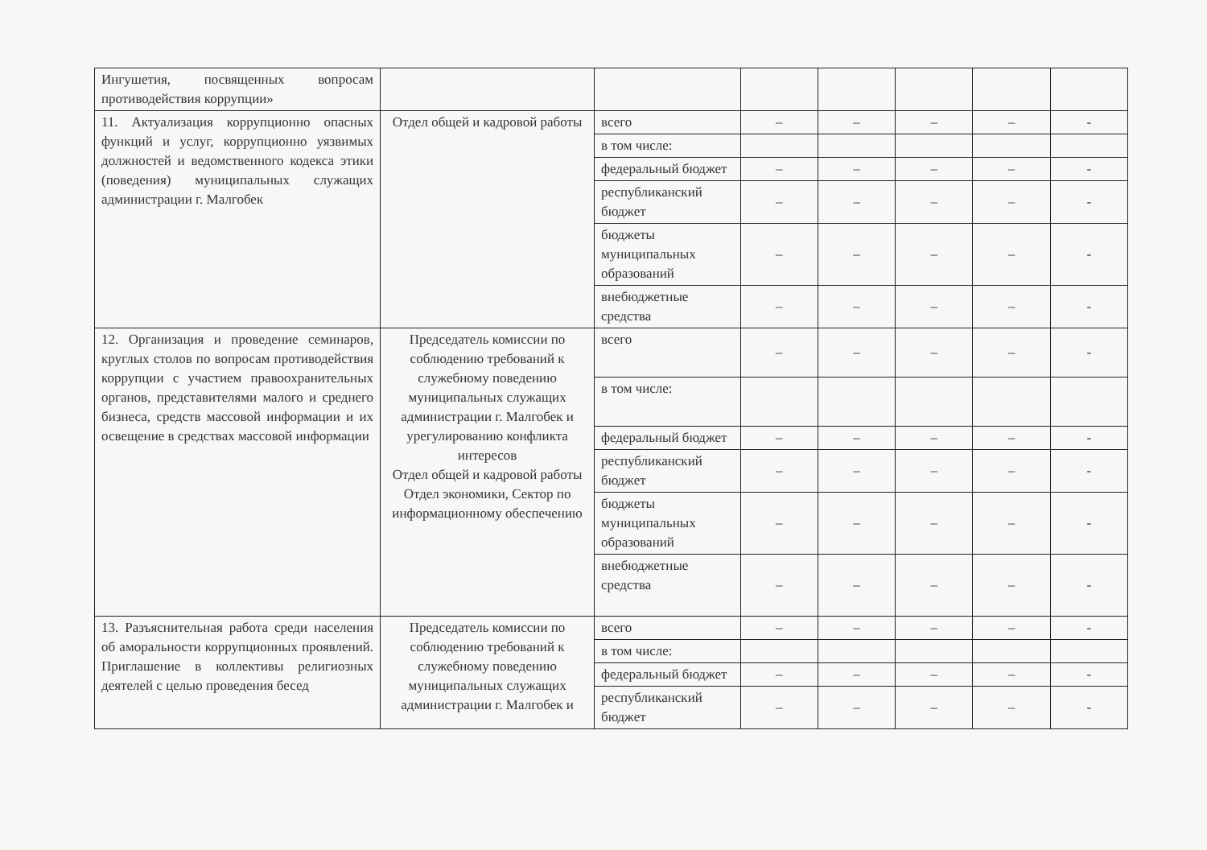| Ингушетия, посвященных вопросам противодействия коррупции» | | | | | | | |
| 11. Актуализация коррупционно опасных функций и услуг, коррупционно уязвимых должностей и ведомственного кодекса этики (поведения) муниципальных служащих администрации г. Малгобек | Отдел общей и кадровой работы | всего | – | – | – | – | - |
| | | в том числе: | | | | | |
| | | федеральный бюджет | – | – | – | – | - |
| | | республиканский бюджет | – | – | – | – | - |
| | | бюджеты муниципальных образований | – | – | – | – | - |
| | | внебюджетные средства | – | – | – | – | - |
| 12. Организация и проведение семинаров, круглых столов по вопросам противодействия коррупции с участием правоохранительных органов, представителями малого и среднего бизнеса, средств массовой информации и их освещение в средствах массовой информации | Председатель комиссии по соблюдению требований к служебному поведению муниципальных служащих администрации г. Малгобек и урегулированию конфликта интересов Отдел общей и кадровой работы Отдел экономики, Сектор по информационному обеспечению | всего | – | – | – | – | - |
| | | в том числе: | | | | | |
| | | федеральный бюджет | – | – | – | – | - |
| | | республиканский бюджет | – | – | – | – | - |
| | | бюджеты муниципальных образований | – | – | – | – | - |
| | | внебюджетные средства | – | – | – | – | - |
| 13. Разъяснительная работа среди населения об аморальности коррупционных проявлений. Приглашение в коллективы религиозных деятелей с целью проведения бесед | Председатель комиссии по соблюдению требований к служебному поведению муниципальных служащих администрации г. Малгобек и | всего | – | – | – | – | - |
| | | в том числе: | | | | | |
| | | федеральный бюджет | – | – | – | – | - |
| | | республиканский бюджет | – | – | – | – | - |